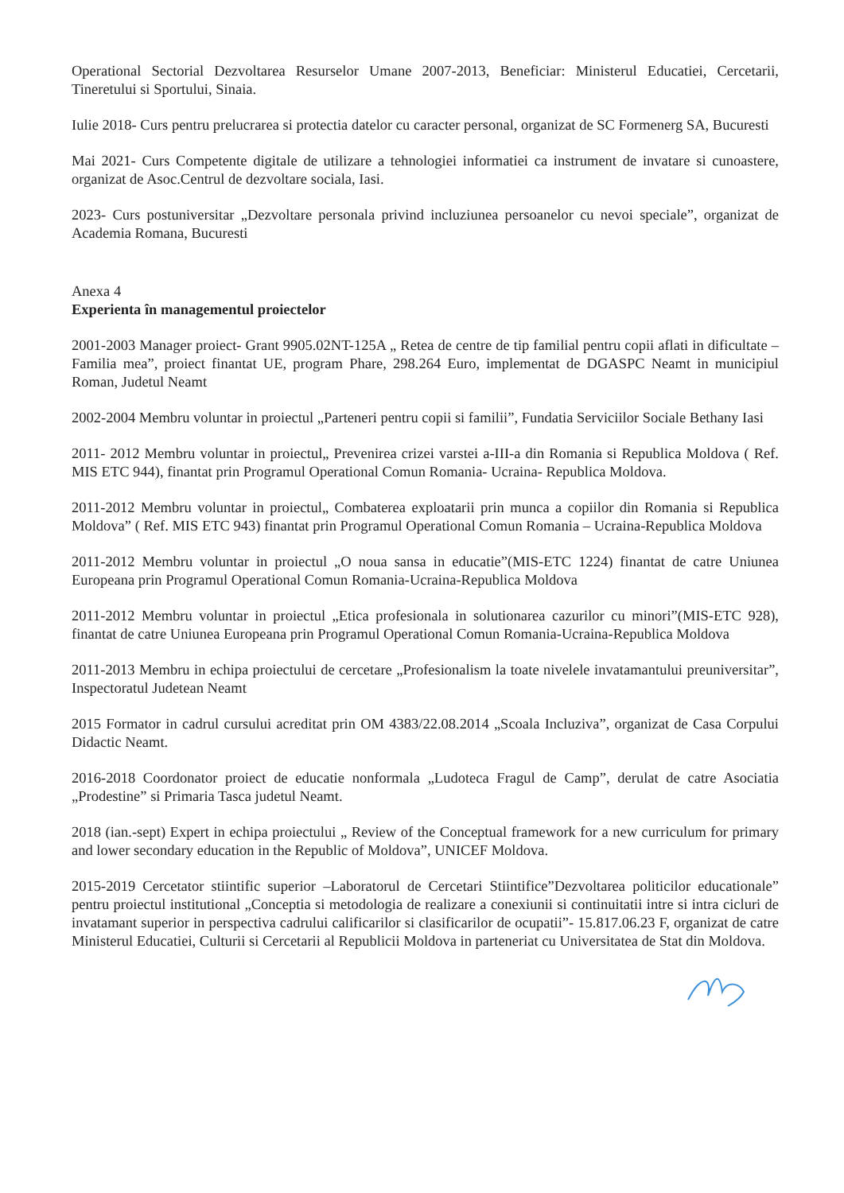Operational Sectorial Dezvoltarea Resurselor Umane 2007-2013, Beneficiar: Ministerul Educatiei, Cercetarii, Tineretului si Sportului, Sinaia.
Iulie 2018- Curs pentru prelucrarea si protectia datelor cu caracter personal, organizat de SC Formenerg SA, Bucuresti
Mai 2021- Curs Competente digitale de utilizare a tehnologiei informatiei ca instrument de invatare si cunoastere, organizat de Asoc.Centrul de dezvoltare sociala, Iasi.
2023- Curs postuniversitar „Dezvoltare personala privind incluziunea persoanelor cu nevoi speciale”, organizat de Academia Romana, Bucuresti
Anexa 4
Experienta în managementul proiectelor
2001-2003 Manager proiect- Grant 9905.02NT-125A „ Retea de centre de tip familial pentru copii aflati in dificultate – Familia mea”, proiect finantat UE, program Phare, 298.264 Euro, implementat de DGASPC Neamt in municipiul Roman, Judetul Neamt
2002-2004 Membru voluntar in proiectul „Parteneri pentru copii si familii”, Fundatia Serviciilor Sociale Bethany Iasi
2011- 2012 Membru voluntar in proiectul„ Prevenirea crizei varstei a-III-a din Romania si Republica Moldova ( Ref. MIS ETC 944), finantat prin Programul Operational Comun Romania- Ucraina- Republica Moldova.
2011-2012 Membru voluntar in proiectul„ Combaterea exploatarii prin munca a copiilor din Romania si Republica Moldova” ( Ref. MIS ETC 943) finantat prin Programul Operational Comun Romania – Ucraina-Republica Moldova
2011-2012 Membru voluntar in proiectul „O noua sansa in educatie”(MIS-ETC 1224) finantat de catre Uniunea Europeana prin Programul Operational Comun Romania-Ucraina-Republica Moldova
2011-2012 Membru voluntar in proiectul „Etica profesionala in solutionarea cazurilor cu minori”(MIS-ETC 928), finantat de catre Uniunea Europeana prin Programul Operational Comun Romania-Ucraina-Republica Moldova
2011-2013 Membru in echipa proiectului de cercetare „Profesionalism la toate nivelele invatamantului preuniversitar”, Inspectoratul Judetean Neamt
2015 Formator in cadrul cursului acreditat prin OM 4383/22.08.2014 „Scoala Incluziva”, organizat de Casa Corpului Didactic Neamt.
2016-2018 Coordonator proiect de educatie nonformala „Ludoteca Fragul de Camp”, derulat de catre Asociatia „Prodestine” si Primaria Tasca judetul Neamt.
2018 (ian.-sept) Expert in echipa proiectului „ Review of the Conceptual framework for a new curriculum for primary and lower secondary education in the Republic of Moldova”, UNICEF Moldova.
2015-2019 Cercetator stiintific superior –Laboratorul de Cercetari Stiintifice”Dezvoltarea politicilor educationale” pentru proiectul institutional „Conceptia si metodologia de realizare a conexiunii si continuitatii intre si intra cicluri de invatamant superior in perspectiva cadrului calificarilor si clasificarilor de ocupatii”- 15.817.06.23 F, organizat de catre Ministerul Educatiei, Culturii si Cercetarii al Republicii Moldova in parteneriat cu Universitatea de Stat din Moldova.